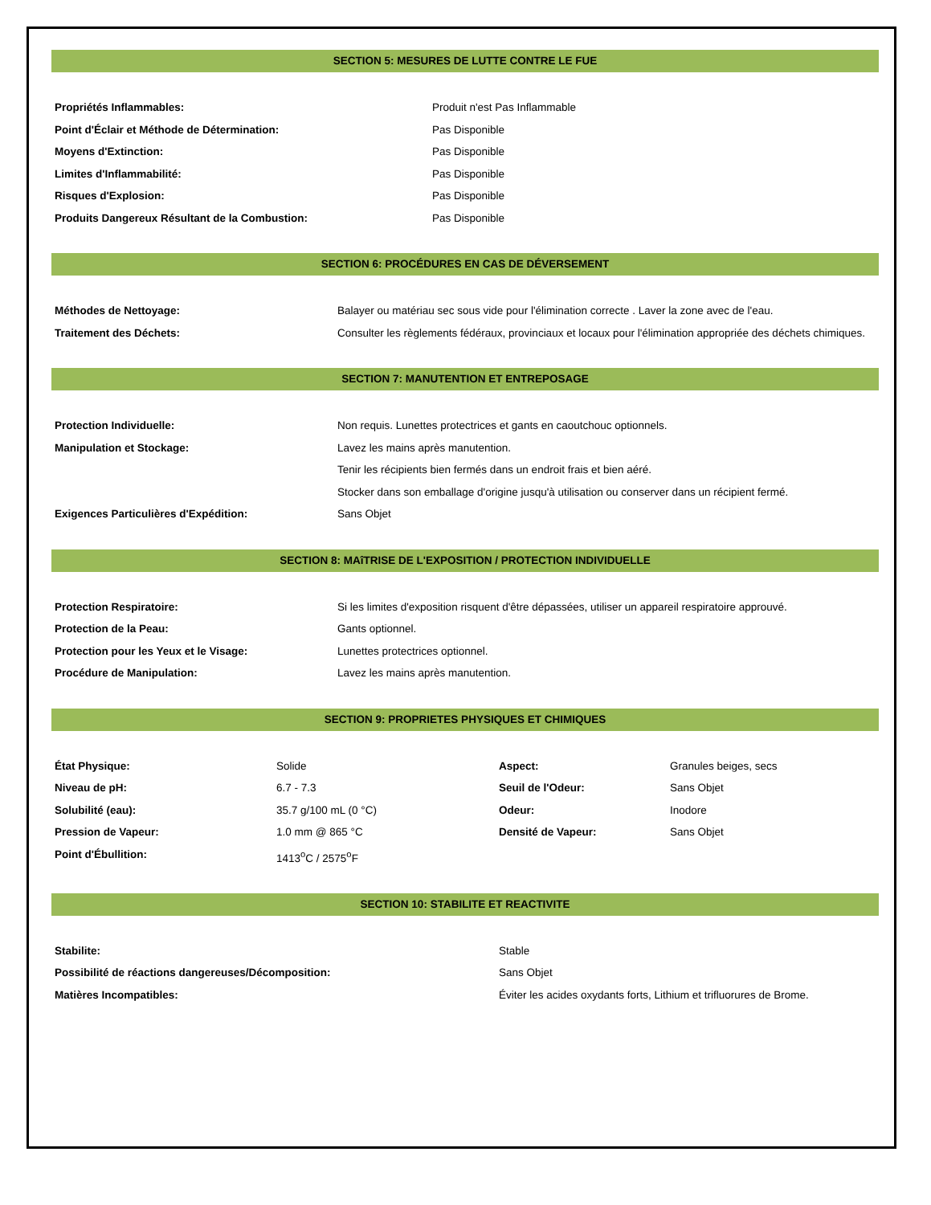SECTION 5: MESURES DE LUTTE CONTRE LE FUE
| Propriétés Inflammables: | Produit n'est Pas Inflammable |
| Point d'Éclair et Méthode de Détermination: | Pas Disponible |
| Moyens d'Extinction: | Pas Disponible |
| Limites d'Inflammabilité: | Pas Disponible |
| Risques d'Explosion: | Pas Disponible |
| Produits Dangereux Résultant de la Combustion: | Pas Disponible |
SECTION 6: PROCÉDURES EN CAS DE DÉVERSEMENT
| Méthodes de Nettoyage: | Balayer ou matériau sec sous vide pour l'élimination correcte . Laver la zone avec de l'eau. |
| Traitement des Déchets: | Consulter les règlements fédéraux, provinciaux et locaux pour l'élimination appropriée des déchets chimiques. |
SECTION 7: MANUTENTION ET ENTREPOSAGE
| Protection Individuelle: | Non requis. Lunettes protectrices et gants en caoutchouc optionnels. |
| Manipulation et Stockage: | Lavez les mains après manutention. Tenir les récipients bien fermés dans un endroit frais et bien aéré. Stocker dans son emballage d'origine jusqu'à utilisation ou conserver dans un récipient fermé. |
| Exigences Particulières d'Expédition: | Sans Objet |
SECTION 8: MAîTRISE DE L'EXPOSITION / PROTECTION INDIVIDUELLE
| Protection Respiratoire: | Si les limites d'exposition risquent d'être dépassées, utiliser un appareil respiratoire approuvé. |
| Protection de la Peau: | Gants optionnel. |
| Protection pour les Yeux et le Visage: | Lunettes protectrices optionnel. |
| Procédure de Manipulation: | Lavez les mains après manutention. |
SECTION 9: PROPRIETES PHYSIQUES ET CHIMIQUES
| État Physique: | Solide | Aspect: | Granules beiges, secs |
| Niveau de pH: | 6.7 - 7.3 | Seuil de l'Odeur: | Sans Objet |
| Solubilité (eau): | 35.7 g/100 mL (0 °C) | Odeur: | Inodore |
| Pression de Vapeur: | 1.0 mm @ 865 °C | Densité de Vapeur: | Sans Objet |
| Point d'Ébullition: | 1413<sup>o</sup>C / 2575<sup>o</sup>F | | |
SECTION 10: STABILITE ET REACTIVITE
| Stabilite: | Stable |
| Possibilité de réactions dangereuses/Décomposition: | Sans Objet |
| Matières Incompatibles: | Éviter les acides oxydants forts, Lithium et trifluorures de Brome. |